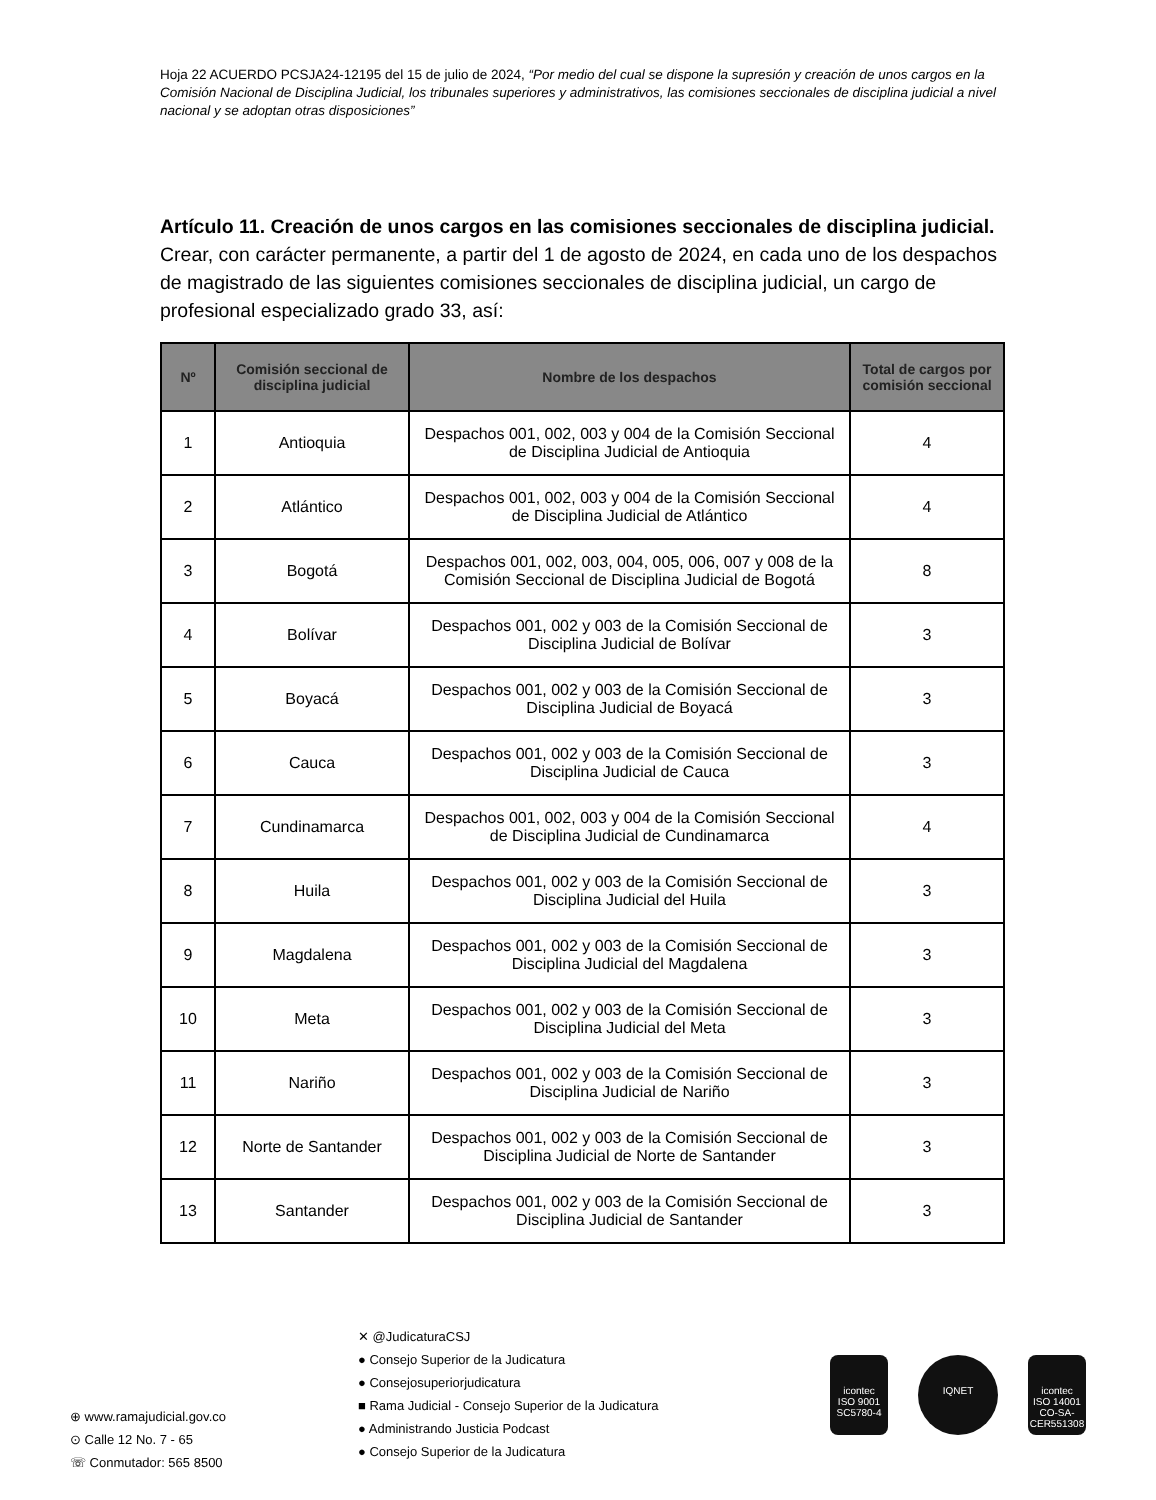Hoja 22 ACUERDO PCSJA24-12195 del 15 de julio de 2024, “Por medio del cual se dispone la supresión y creación de unos cargos en la Comisión Nacional de Disciplina Judicial, los tribunales superiores y administrativos, las comisiones seccionales de disciplina judicial a nivel nacional y se adoptan otras disposiciones”
Artículo 11. Creación de unos cargos en las comisiones seccionales de disciplina judicial. Crear, con carácter permanente, a partir del 1 de agosto de 2024, en cada uno de los despachos de magistrado de las siguientes comisiones seccionales de disciplina judicial, un cargo de profesional especializado grado 33, así:
| Nº | Comisión seccional de disciplina judicial | Nombre de los despachos | Total de cargos por comisión seccional |
| --- | --- | --- | --- |
| 1 | Antioquia | Despachos 001, 002, 003 y 004 de la Comisión Seccional de Disciplina Judicial de Antioquia | 4 |
| 2 | Atlántico | Despachos 001, 002, 003 y 004 de la Comisión Seccional de Disciplina Judicial de Atlántico | 4 |
| 3 | Bogotá | Despachos 001, 002, 003, 004, 005, 006, 007 y 008 de la Comisión Seccional de Disciplina Judicial de Bogotá | 8 |
| 4 | Bolívar | Despachos 001, 002 y 003 de la Comisión Seccional de Disciplina Judicial de Bolívar | 3 |
| 5 | Boyacá | Despachos 001, 002 y 003 de la Comisión Seccional de Disciplina Judicial de Boyacá | 3 |
| 6 | Cauca | Despachos 001, 002 y 003 de la Comisión Seccional de Disciplina Judicial de Cauca | 3 |
| 7 | Cundinamarca | Despachos 001, 002, 003 y 004 de la Comisión Seccional de Disciplina Judicial de Cundinamarca | 4 |
| 8 | Huila | Despachos 001, 002 y 003 de la Comisión Seccional de Disciplina Judicial del Huila | 3 |
| 9 | Magdalena | Despachos 001, 002 y 003 de la Comisión Seccional de Disciplina Judicial del Magdalena | 3 |
| 10 | Meta | Despachos 001, 002 y 003 de la Comisión Seccional de Disciplina Judicial del Meta | 3 |
| 11 | Nariño | Despachos 001, 002 y 003 de la Comisión Seccional de Disciplina Judicial de Nariño | 3 |
| 12 | Norte de Santander | Despachos 001, 002 y 003 de la Comisión Seccional de Disciplina Judicial de Norte de Santander | 3 |
| 13 | Santander | Despachos 001, 002 y 003 de la Comisión Seccional de Disciplina Judicial de Santander | 3 |
⊕ www.ramajudicial.gov.co
⊙ Calle 12 No. 7 - 65
☏ Conmutador: 565 8500
✕ @JudicaturaCSJ
● Consejo Superior de la Judicatura
● Consejosuperiorjudicatura
■ Rama Judicial - Consejo Superior de la Judicatura
● Administrando Justicia Podcast
● Consejo Superior de la Judicatura
icontec
ISO 9001
SC5780-4
IQNET icontec
ISO 14001
CO-SA-CER551308